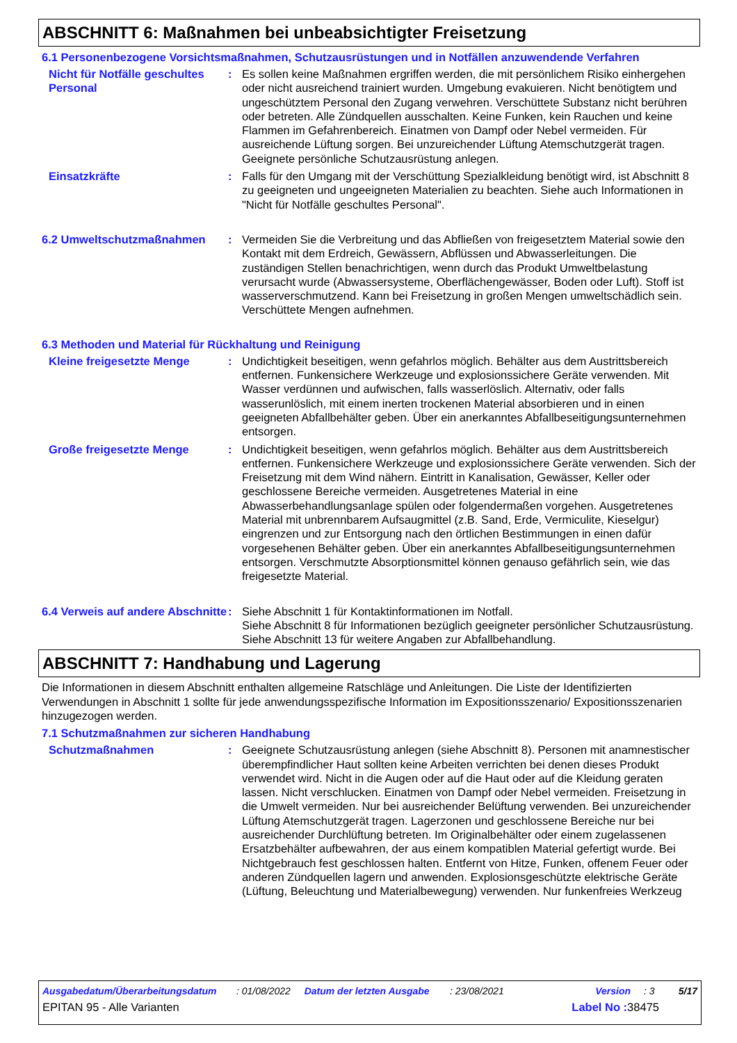ABSCHNITT 6: Maßnahmen bei unbeabsichtigter Freisetzung
6.1 Personenbezogene Vorsichtsmaßnahmen, Schutzausrüstungen und in Notfällen anzuwendende Verfahren
Nicht für Notfälle geschultes Personal
: Es sollen keine Maßnahmen ergriffen werden, die mit persönlichem Risiko einhergehen oder nicht ausreichend trainiert wurden. Umgebung evakuieren. Nicht benötigtem und ungeschütztem Personal den Zugang verwehren. Verschüttete Substanz nicht berühren oder betreten. Alle Zündquellen ausschalten. Keine Funken, kein Rauchen und keine Flammen im Gefahrenbereich. Einatmen von Dampf oder Nebel vermeiden. Für ausreichende Lüftung sorgen. Bei unzureichender Lüftung Atemschutzgerät tragen. Geeignete persönliche Schutzausrüstung anlegen.
Einsatzkräfte : Falls für den Umgang mit der Verschüttung Spezialkleidung benötigt wird, ist Abschnitt 8 zu geeigneten und ungeeigneten Materialien zu beachten. Siehe auch Informationen in "Nicht für Notfälle geschultes Personal".
6.2 Umweltschutzmaßnahmen : Vermeiden Sie die Verbreitung und das Abfließen von freigesetztem Material sowie den Kontakt mit dem Erdreich, Gewässern, Abflüssen und Abwasserleitungen. Die zuständigen Stellen benachrichtigen, wenn durch das Produkt Umweltbelastung verursacht wurde (Abwassersysteme, Oberflächengewässer, Boden oder Luft). Stoff ist wasserverschmutzend. Kann bei Freisetzung in großen Mengen umweltschädlich sein. Verschüttete Mengen aufnehmen.
6.3 Methoden und Material für Rückhaltung und Reinigung
Kleine freigesetzte Menge : Undichtigkeit beseitigen, wenn gefahrlos möglich. Behälter aus dem Austrittsbereich entfernen. Funkensichere Werkzeuge und explosionssichere Geräte verwenden. Mit Wasser verdünnen und aufwischen, falls wasserlöslich. Alternativ, oder falls wasserunlöslich, mit einem inerten trockenen Material absorbieren und in einen geeigneten Abfallbehälter geben. Über ein anerkanntes Abfallbeseitigungsunternehmen entsorgen.
Große freigesetzte Menge : Undichtigkeit beseitigen, wenn gefahrlos möglich. Behälter aus dem Austrittsbereich entfernen. Funkensichere Werkzeuge und explosionssichere Geräte verwenden. Sich der Freisetzung mit dem Wind nähern. Eintritt in Kanalisation, Gewässer, Keller oder geschlossene Bereiche vermeiden. Ausgetretenes Material in eine Abwasserbehandlungsanlage spülen oder folgendermaßen vorgehen. Ausgetretenes Material mit unbrennbarem Aufsaugmittel (z.B. Sand, Erde, Vermiculite, Kieselgur) eingrenzen und zur Entsorgung nach den örtlichen Bestimmungen in einen dafür vorgesehenen Behälter geben. Über ein anerkanntes Abfallbeseitigungsunternehmen entsorgen. Verschmutzte Absorptionsmittel können genauso gefährlich sein, wie das freigesetzte Material.
6.4 Verweis auf andere Abschnitte
: Siehe Abschnitt 1 für Kontaktinformationen im Notfall.
Siehe Abschnitt 8 für Informationen bezüglich geeigneter persönlicher Schutzausrüstung.
Siehe Abschnitt 13 für weitere Angaben zur Abfallbehandlung.
ABSCHNITT 7: Handhabung und Lagerung
Die Informationen in diesem Abschnitt enthalten allgemeine Ratschläge und Anleitungen. Die Liste der Identifizierten Verwendungen in Abschnitt 1 sollte für jede anwendungsspezifische Information im Expositionsszenario/ Expositionsszenarien hinzugezogen werden.
7.1 Schutzmaßnahmen zur sicheren Handhabung
Schutzmaßnahmen : Geeignete Schutzausrüstung anlegen (siehe Abschnitt 8). Personen mit anamnestischer überempfindlicher Haut sollten keine Arbeiten verrichten bei denen dieses Produkt verwendet wird. Nicht in die Augen oder auf die Haut oder auf die Kleidung geraten lassen. Nicht verschlucken. Einatmen von Dampf oder Nebel vermeiden. Freisetzung in die Umwelt vermeiden. Nur bei ausreichender Belüftung verwenden. Bei unzureichender Lüftung Atemschutzgerät tragen. Lagerzonen und geschlossene Bereiche nur bei ausreichender Durchlüftung betreten. Im Originalbehälter oder einem zugelassenen Ersatzbehälter aufbewahren, der aus einem kompatiblen Material gefertigt wurde. Bei Nichtgebrauch fest geschlossen halten. Entfernt von Hitze, Funken, offenem Feuer oder anderen Zündquellen lagern und anwenden. Explosionsgeschützte elektrische Geräte (Lüftung, Beleuchtung und Materialbewegung) verwenden. Nur funkenfreies Werkzeug
Ausgabedatum/Überarbeitungsdatum: 01/08/2022 Datum der letzten Ausgabe: 23/08/2021 Version: 3 5/17
EPITAN 95 - Alle Varianten Label No : 38475